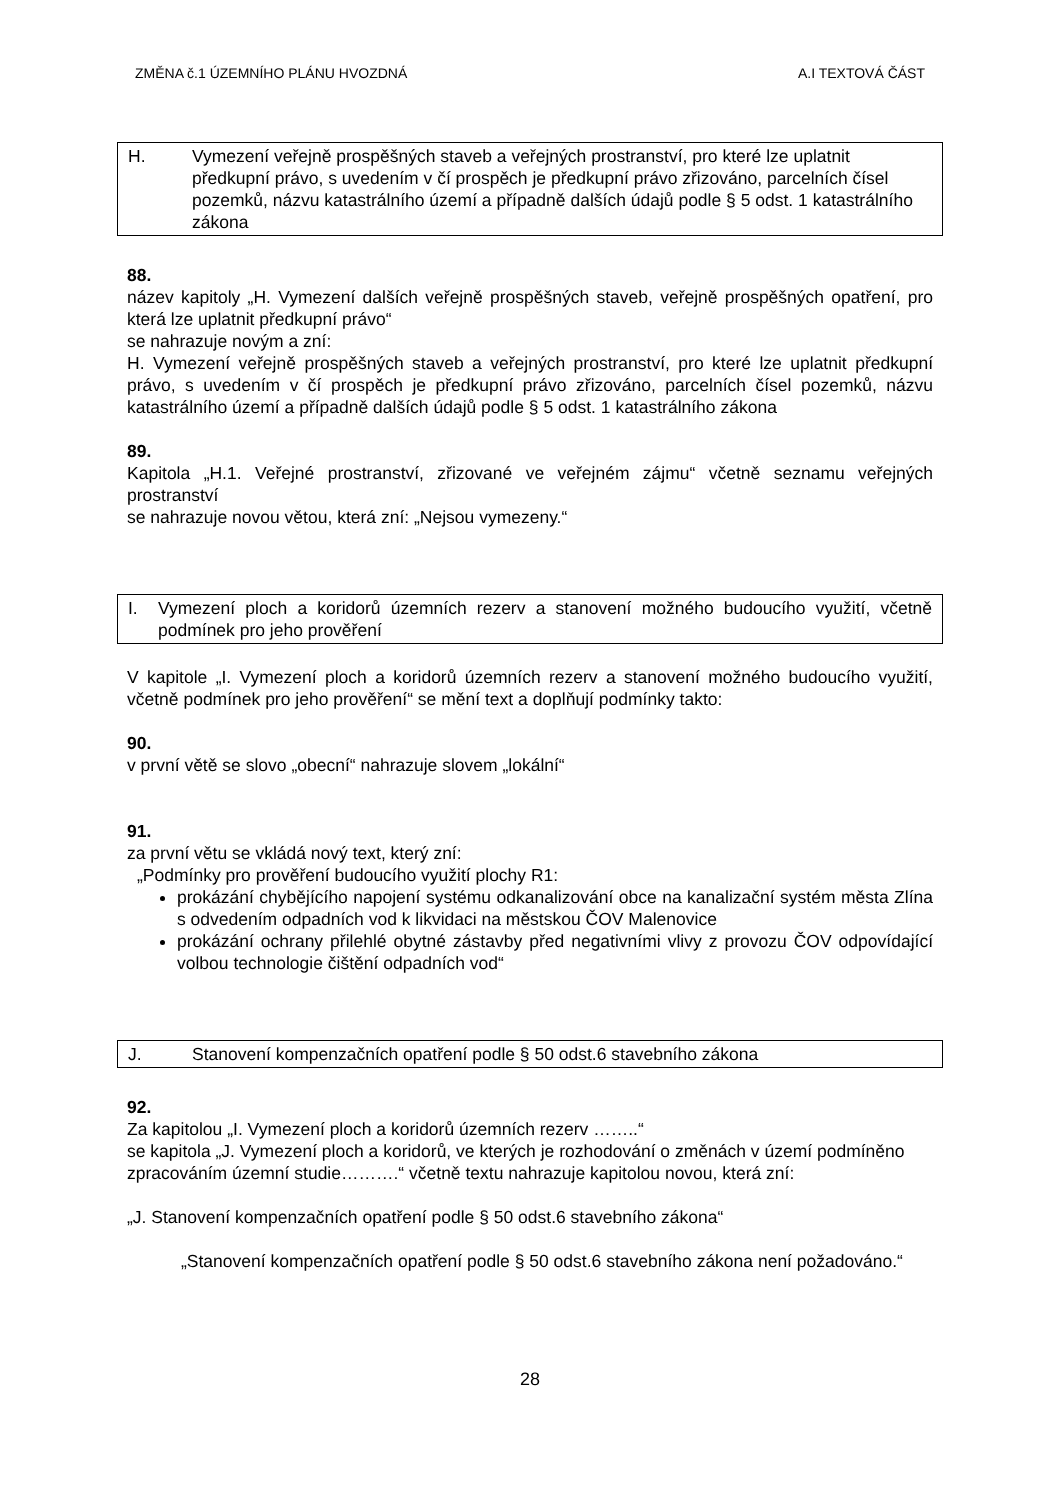ZMĚNA č.1 ÚZEMNÍHO PLÁNU HVOZDNÁ A.I TEXTOVÁ ČÁST
H. Vymezení veřejně prospěšných staveb a veřejných prostranství, pro které lze uplatnit předkupní právo, s uvedením v čí prospěch je předkupní právo zřizováno, parcelních čísel pozemků, názvu katastrálního území a případně dalších údajů podle § 5 odst. 1 katastrálního zákona
88.
název kapitoly „H. Vymezení dalších veřejně prospěšných staveb, veřejně prospěšných opatření, pro která lze uplatnit předkupní právo“
se nahrazuje novým a zní:
H. Vymezení veřejně prospěšných staveb a veřejných prostranství, pro které lze uplatnit předkupní právo, s uvedením v čí prospěch je předkupní právo zřizováno, parcelních čísel pozemků, názvu katastrálního území a případně dalších údajů podle § 5 odst. 1 katastrálního zákona
89.
Kapitola „H.1. Veřejné prostranství, zřizované ve veřejném zájmu“ včetně seznamu veřejných prostranství
se nahrazuje novou větou, která zní: „Nejsou vymezeny.“
I. Vymezení ploch a koridorů územních rezerv a stanovení možného budoucího využití, včetně podmínek pro jeho prověření
V kapitole „I. Vymezení ploch a koridorů územních rezerv a stanovení možného budoucího využití, včetně podmínek pro jeho prověření“ se mění text a doplňují podmínky takto:
90.
v první větě se slovo „obecní“ nahrazuje slovem „lokální“
91.
za první větu se vkládá nový text, který zní:
„Podmínky pro prověření budoucího využití plochy R1:
prokázání chybějícího napojení systému odkanalizování obce na kanalizační systém města Zlína s odvedením odpadních vod k likvidaci na městskou ČOV Malenovice
prokázání ochrany přilehlé obytné zástavby před negativními vlivy z provozu ČOV odpovídající volbou technologie čištění odpadních vod“
J. Stanovení kompenzačních opatření podle § 50 odst.6 stavebního zákona
92.
Za kapitolou „I. Vymezení ploch a koridorů územních rezerv ……..“
se kapitola „J. Vymezení ploch a koridorů, ve kterých je rozhodování o změnách v území podmíněno zpracováním územní studie……….“ včetně textu nahrazuje kapitolou novou, která zní:
„J. Stanovení kompenzačních opatření podle § 50 odst.6 stavebního zákona“
„Stanovení kompenzačních opatření podle § 50 odst.6 stavebního zákona není požadováno.“
28